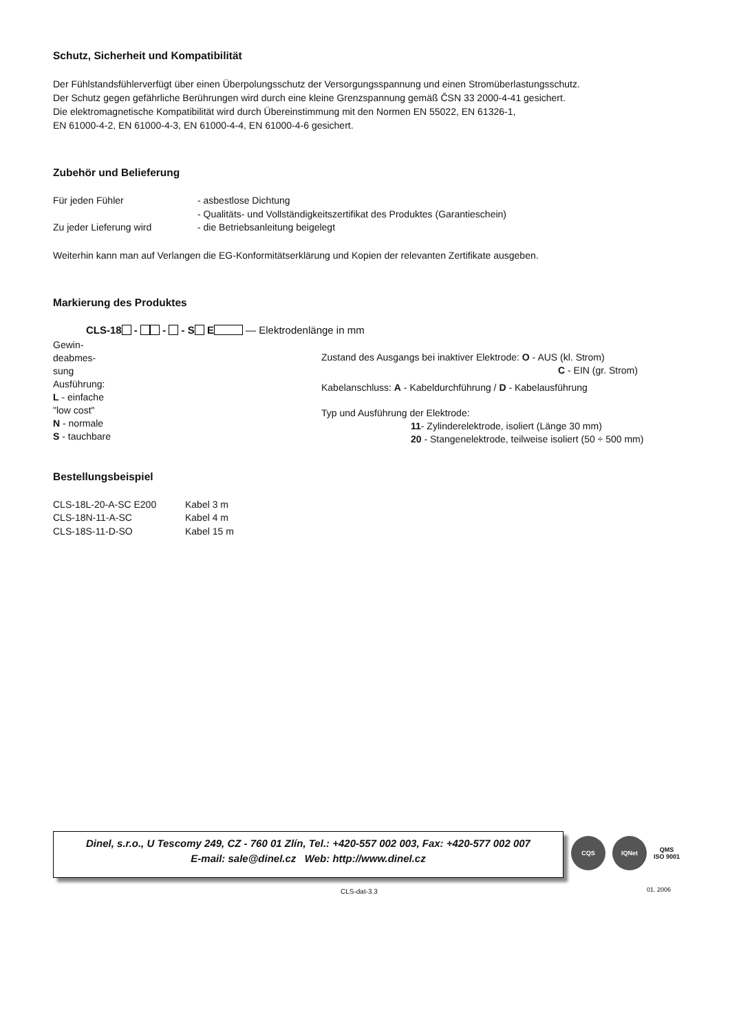Schutz, Sicherheit und Kompatibilität
Der Fühlstandsfühlerverfügt über einen Überpolungsschutz der Versorgungsspannung und einen Stromüberlastungsschutz.
Der Schutz gegen gefährliche Berührungen wird durch eine kleine Grenzspannung gemäß ČSN 33 2000-4-41 gesichert.
Die elektromagnetische Kompatibilität wird durch Übereinstimmung mit den Normen EN 55022, EN 61326-1,
EN 61000-4-2, EN 61000-4-3, EN 61000-4-4, EN 61000-4-6 gesichert.
Zubehör und Belieferung
| Für jeden Fühler | - asbestlose Dichtung |
| | - Qualitäts- und Vollständigkeitszertifikat des Produktes (Garantieschein) |
| Zu jeder Lieferung wird | - die Betriebsanleitung beigelegt |
Weiterhin kann man auf Verlangen die EG-Konformitätserklärung und Kopien der relevanten Zertifikate ausgeben.
Markierung des Produktes
CLS-18 - - - S E — Elektrodenlänge in mm
Gewin-
deabmes-
sung
Ausführung:
L - einfache
"low cost"
N - normale
S - tauchbare
Zustand des Ausgangs bei inaktiver Elektrode: O - AUS (kl. Strom)
C - EIN (gr. Strom)
Kabelanschluss: A - Kabeldurchführung / D - Kabelausführung
Typ und Ausführung der Elektrode:
11- Zylinderelektrode, isoliert (Länge 30 mm)
20 - Stangenelektrode, teilweise isoliert (50 ÷ 500 mm)
Bestellungsbeispiel
| CLS-18L-20-A-SC E200 | Kabel 3 m |
| CLS-18N-11-A-SC | Kabel 4 m |
| CLS-18S-11-D-SO | Kabel 15 m |
Dinel, s.r.o., U Tescomy 249, CZ - 760 01 Zlín, Tel.: +420-557 002 003, Fax: +420-577 002 007
E-mail: sale@dinel.cz Web: http://www.dinel.cz
CQS IQNet
QMS
ISO 9001
CLS-dat-3.3 01. 2006